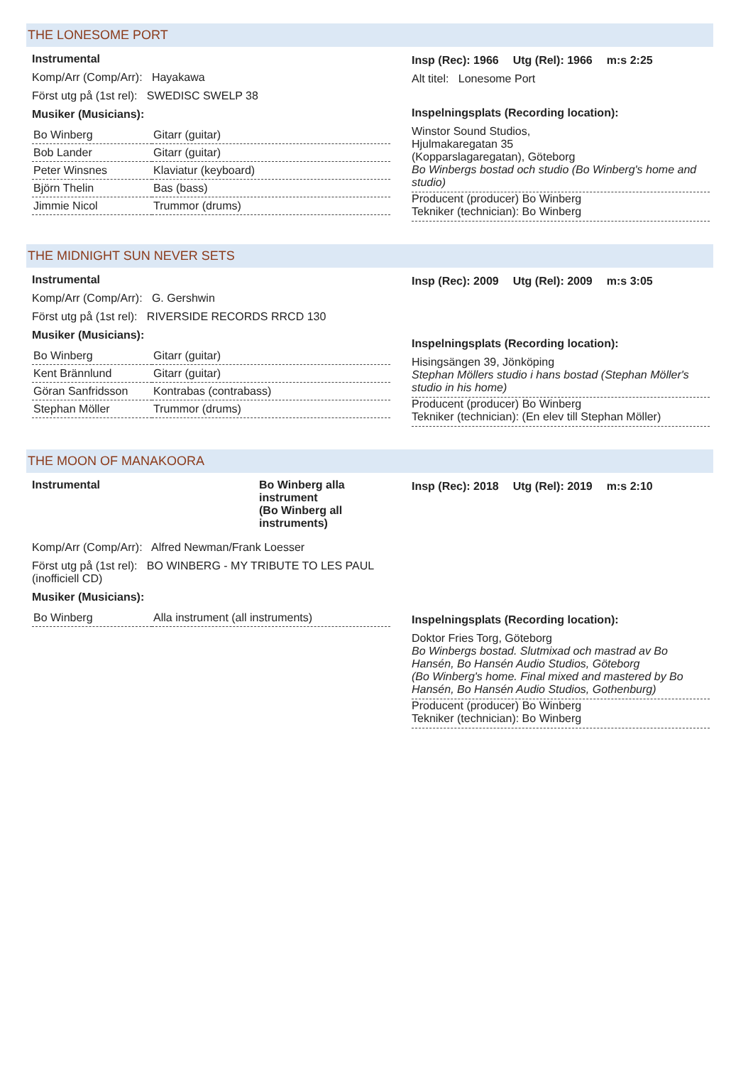THE LONESOME PORT
Instrumental
Komp/Arr (Comp/Arr): Hayakawa
Först utg på (1st rel): SWEDISC SWELP 38
Musiker (Musicians):
| Bo Winberg | Gitarr (guitar) |
| Bob Lander | Gitarr (guitar) |
| Peter Winsnes | Klaviatur (keyboard) |
| Björn Thelin | Bas (bass) |
| Jimmie Nicol | Trummor (drums) |
Insp (Rec): 1966 Utg (Rel): 1966 m:s 2:25
Alt titel: Lonesome Port
Inspelningsplats (Recording location):
Winstor Sound Studios,
Hjulmakaregatan 35
(Kopparslagaregatan), Göteborg
Bo Winbergs bostad och studio (Bo Winberg's home and studio)
Producent (producer) Bo Winberg
Tekniker (technician): Bo Winberg
THE MIDNIGHT SUN NEVER SETS
Instrumental
Komp/Arr (Comp/Arr): G. Gershwin
Först utg på (1st rel): RIVERSIDE RECORDS RRCD 130
Musiker (Musicians):
| Bo Winberg | Gitarr (guitar) |
| Kent Brännlund | Gitarr (guitar) |
| Göran Sanfridsson | Kontrabas (contrabass) |
| Stephan Möller | Trummor (drums) |
Insp (Rec): 2009 Utg (Rel): 2009 m:s 3:05
Inspelningsplats (Recording location):
Hisingsängen 39, Jönköping
Stephan Möllers studio i hans bostad (Stephan Möller's studio in his home)
Producent (producer) Bo Winberg
Tekniker (technician): (En elev till Stephan Möller)
THE MOON OF MANAKOORA
Instrumental Bo Winberg alla instrument
(Bo Winberg all instruments)
Komp/Arr (Comp/Arr): Alfred Newman/Frank Loesser
Först utg på (1st rel): BO WINBERG - MY TRIBUTE TO LES PAUL (inofficiell CD)
Musiker (Musicians):
| Bo Winberg | Alla instrument (all instruments) |
Insp (Rec): 2018 Utg (Rel): 2019 m:s 2:10
Inspelningsplats (Recording location):
Doktor Fries Torg, Göteborg
Bo Winbergs bostad. Slutmixad och mastrad av Bo Hansén, Bo Hansén Audio Studios, Göteborg
(Bo Winberg's home. Final mixed and mastered by Bo Hansén, Bo Hansén Audio Studios, Gothenburg)
Producent (producer) Bo Winberg
Tekniker (technician): Bo Winberg